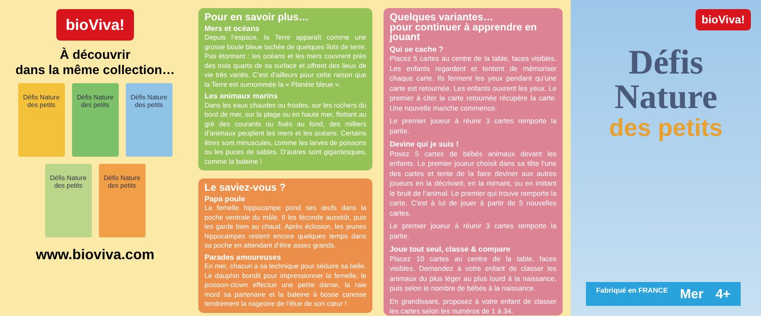bioViva!
À découvrir
dans la même collection…
Défis Nature des petits
Défis Nature des petits
Défis Nature des petits
Défis Nature des petits
Défis Nature des petits
www.bioviva.com
Pour en savoir plus…
Mers et océans
Depuis l’espace, la Terre apparaît comme une grosse boule bleue tachée de quelques îlots de terre. Pas étonnant : les océans et les mers couvrent près des trois quarts de sa surface et offrent des lieux de vie très variés. C’est d’ailleurs pour cette raison que la Terre est surnommée la « Planète bleue ».
Les animaux marins
Dans les eaux chaudes ou froides, sur les rochers du bord de mer, sur la plage ou en haute mer, flottant au gré des courants ou fixés au fond, des milliers d’animaux peuplent les mers et les océans. Certains êtres sont minuscules, comme les larves de poissons ou les puces de sables. D’autres sont gigantesques, comme la baleine !
Le saviez-vous ?
Papa poule
La femelle hippocampe pond ses œufs dans la poche ventrale du mâle. Il les féconde aussitôt, puis les garde bien au chaud. Après éclosion, les jeunes hippocampes restent encore quelques temps dans sa poche en attendant d’être assez grands.
Parades amoureuses
En mer, chacun a sa technique pour séduire sa belle. Le dauphin bondit pour impressionner la femelle, le poisson-clown effectue une petite danse, la raie mord sa partenaire et la baleine à bosse caresse tendrement la nageoire de l’élue de son cœur !
Quelques variantes…
pour continuer à apprendre en jouant
Qui se cache ?
Placez 5 cartes au centre de la table, faces visibles. Les enfants regardent et tentent de mémoriser chaque carte. Ils ferment les yeux pendant qu’une carte est retournée. Les enfants ouvrent les yeux. Le premier à citer la carte retournée récupère la carte. Une nouvelle manche commence.
Le premier joueur à réunir 3 cartes remporte la partie.
Devine qui je suis !
Posez 5 cartes de bébés animaux devant les enfants. Le premier joueur choisit dans sa tête l’une des cartes et tente de la faire deviner aux autres joueurs en la décrivant, en la mimant, ou en imitant le bruit de l’animal. Le premier qui trouve remporte la carte. C’est à lui de jouer à partir de 5 nouvelles cartes.
Le premier joueur à réunir 3 cartes remporte la partie.
Joue tout seul, classe & compare
Placez 10 cartes au centre de la table, faces visibles. Demandez à votre enfant de classer les animaux du plus léger au plus lourd à la naissance, puis selon le nombre de bébés à la naissance.
En grandissant, proposez à votre enfant de classer les cartes selon les numéros de 1 à 34.
bioViva!
Défis
Nature
des petits
Fabriqué en FRANCE Mer 4+